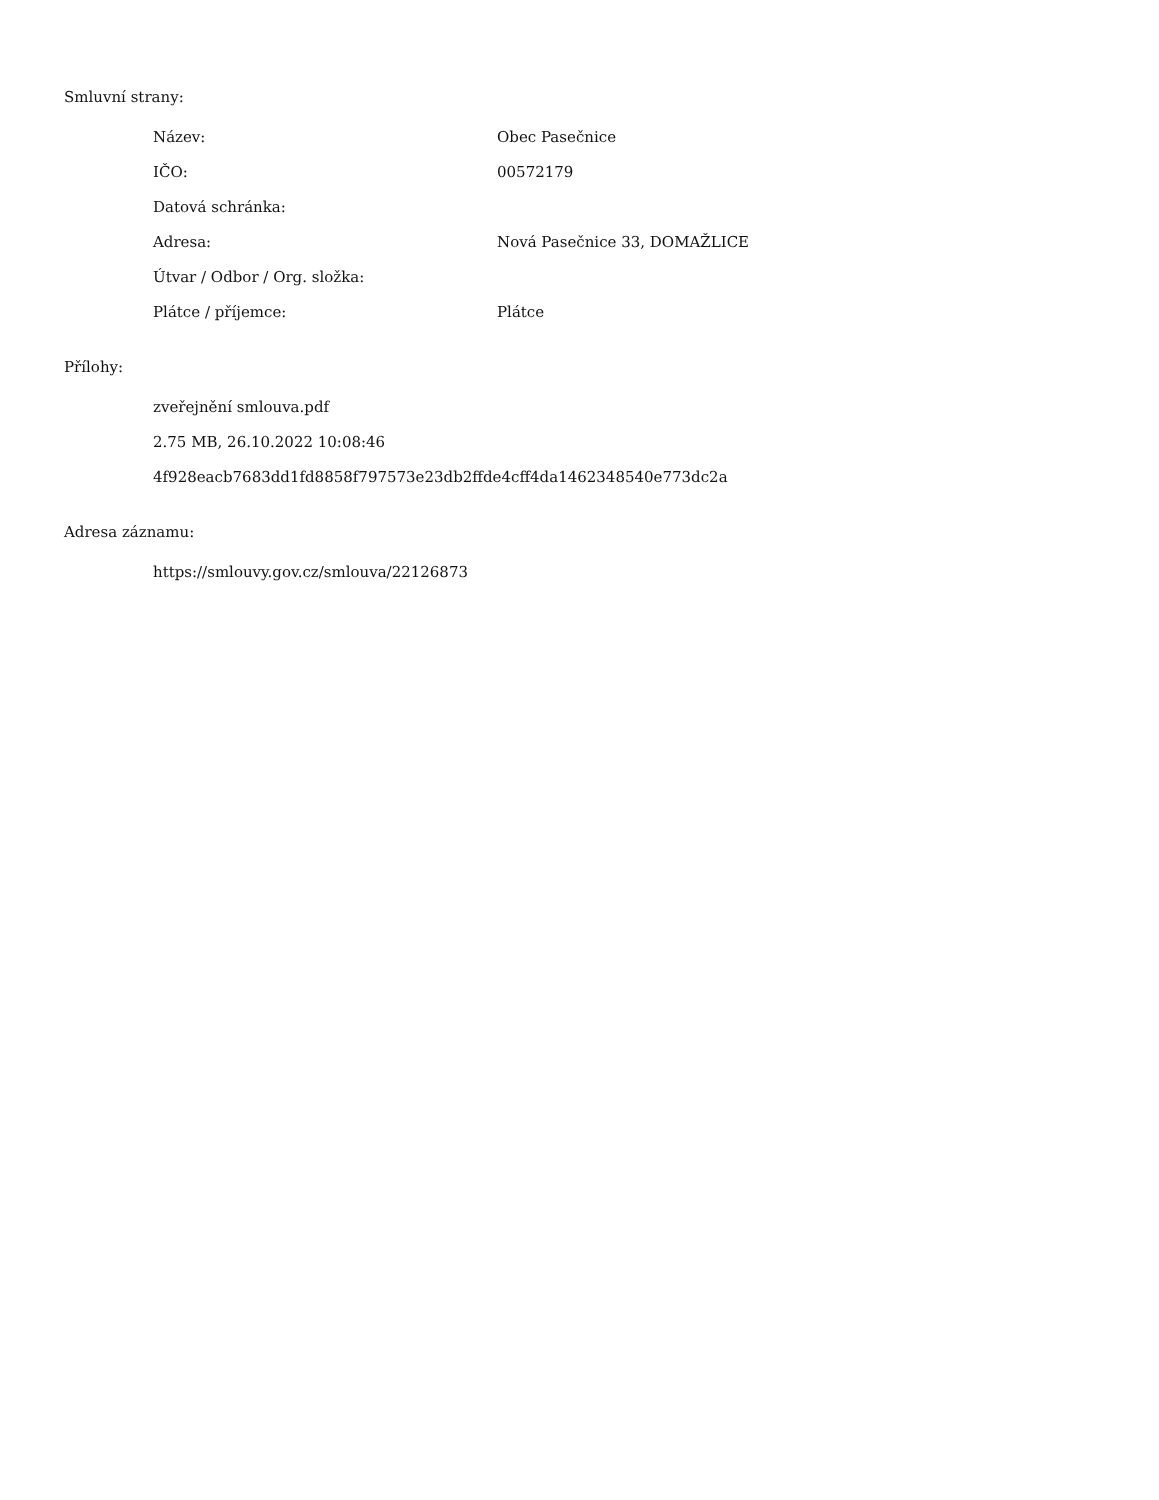Smluvní strany:
| Název: | Obec Pasečnice |
| IČO: | 00572179 |
| Datová schránka: | |
| Adresa: | Nová Pasečnice 33, DOMAŽLICE |
| Útvar / Odbor / Org. složka: | |
| Plátce / příjemce: | Plátce |
Přílohy:
zveřejnění smlouva.pdf
2.75 MB, 26.10.2022 10:08:46
4f928eacb7683dd1fd8858f797573e23db2ffde4cff4da1462348540e773dc2a
Adresa záznamu:
https://smlouvy.gov.cz/smlouva/22126873